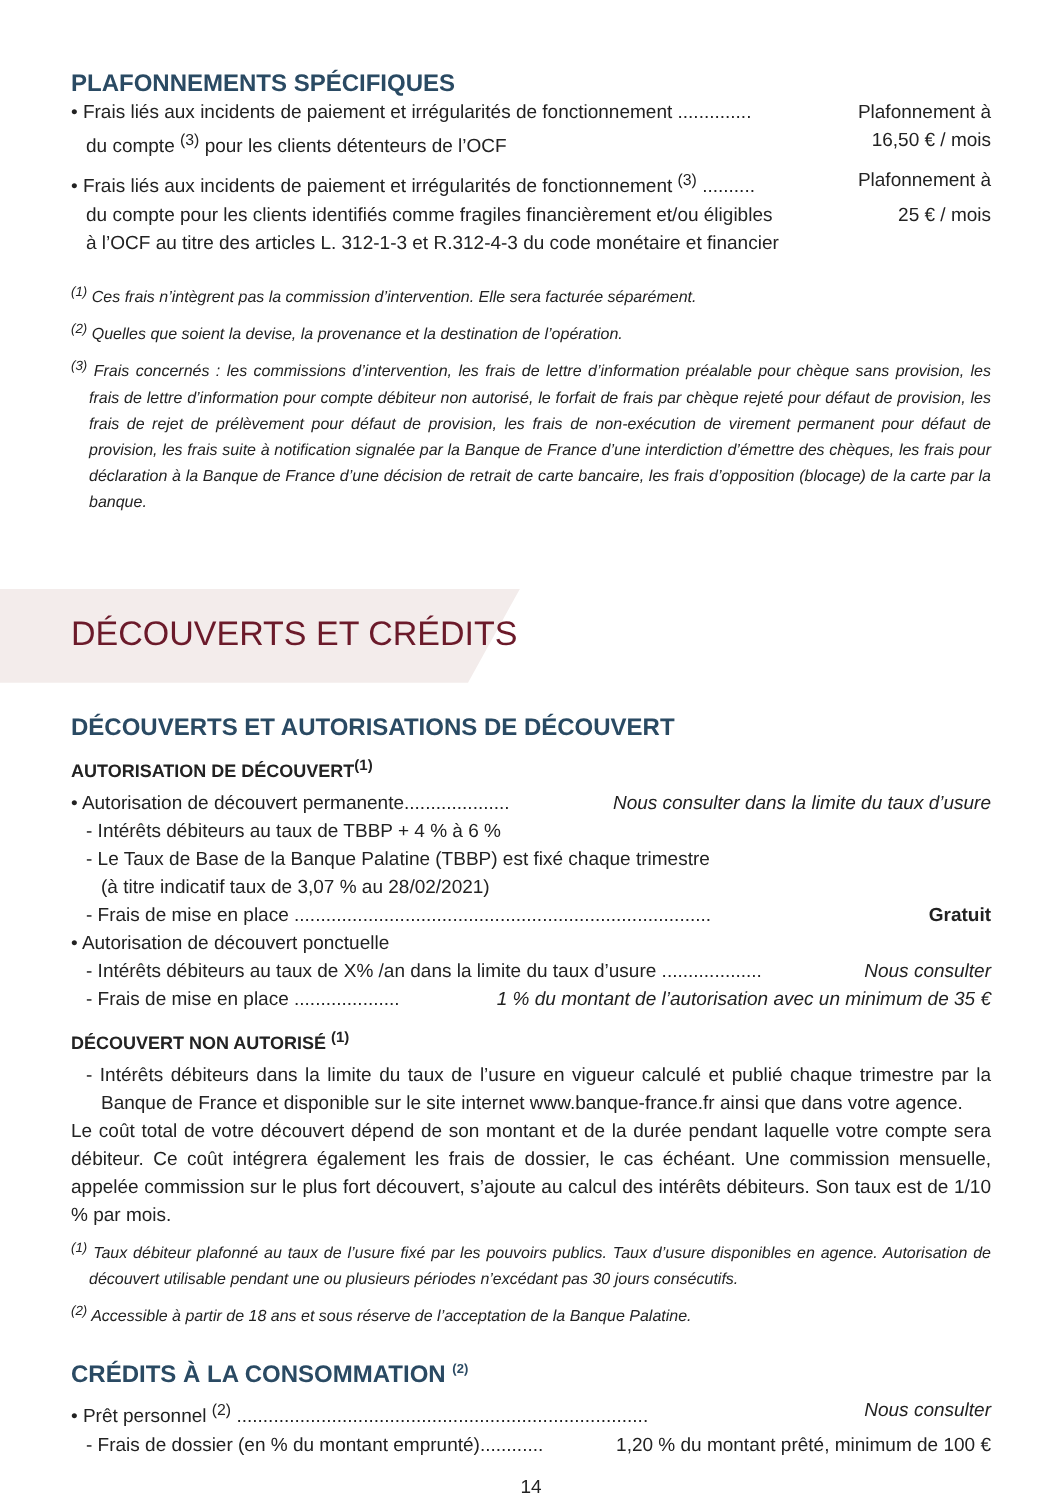PLAFONNEMENTS SPÉCIFIQUES
• Frais liés aux incidents de paiement et irrégularités de fonctionnement .............. Plafonnement à
du compte <sup>(3)</sup> pour les clients détenteurs de l’OCF 16,50 € / mois
• Frais liés aux incidents de paiement et irrégularités de fonctionnement <sup>(3)</sup> .......... Plafonnement à
du compte pour les clients identifiés comme fragiles financièrement et/ou éligibles 25 € / mois
à l’OCF au titre des articles L. 312-1-3 et R.312-4-3 du code monétaire et financier
<sup>(1)</sup> Ces frais n’intègrent pas la commission d’intervention. Elle sera facturée séparément.
<sup>(2)</sup> Quelles que soient la devise, la provenance et la destination de l’opération.
<sup>(3)</sup> Frais concernés : les commissions d’intervention, les frais de lettre d’information préalable pour chèque sans provision, les frais de lettre d’information pour compte débiteur non autorisé, le forfait de frais par chèque rejeté pour défaut de provision, les frais de rejet de prélèvement pour défaut de provision, les frais de non-exécution de virement permanent pour défaut de provision, les frais suite à notification signalée par la Banque de France d’une interdiction d’émettre des chèques, les frais pour déclaration à la Banque de France d’une décision de retrait de carte bancaire, les frais d’opposition (blocage) de la carte par la banque.
DÉCOUVERTS ET CRÉDITS
DÉCOUVERTS ET AUTORISATIONS DE DÉCOUVERT
AUTORISATION DE DÉCOUVERT<sup>(1)</sup>
• Autorisation de découvert permanente.................... Nous consulter dans la limite du taux d’usure
- Intérêts débiteurs au taux de TBBP + 4 % à 6 %
- Le Taux de Base de la Banque Palatine (TBBP) est fixé chaque trimestre
(à titre indicatif taux de 3,07 % au 28/02/2021)
- Frais de mise en place ............................................................................... Gratuit
• Autorisation de découvert ponctuelle
- Intérêts débiteurs au taux de X% /an dans la limite du taux d’usure ................... Nous consulter
- Frais de mise en place .................... 1 % du montant de l’autorisation avec un minimum de 35 €
DÉCOUVERT NON AUTORISÉ <sup>(1)</sup>
- Intérêts débiteurs dans la limite du taux de l’usure en vigueur calculé et publié chaque trimestre par la Banque de France et disponible sur le site internet www.banque-france.fr ainsi que dans votre agence.
Le coût total de votre découvert dépend de son montant et de la durée pendant laquelle votre compte sera débiteur. Ce coût intégrera également les frais de dossier, le cas échéant. Une commission mensuelle, appelée commission sur le plus fort découvert, s’ajoute au calcul des intérêts débiteurs. Son taux est de 1/10 % par mois.
<sup>(1)</sup> Taux débiteur plafonné au taux de l’usure fixé par les pouvoirs publics. Taux d’usure disponibles en agence. Autorisation de découvert utilisable pendant une ou plusieurs périodes n’excédant pas 30 jours consécutifs.
<sup>(2)</sup> Accessible à partir de 18 ans et sous réserve de l’acceptation de la Banque Palatine.
CRÉDITS À LA CONSOMMATION <sup>(2)</sup>
• Prêt personnel <sup>(2)</sup> .............................................................................. Nous consulter
- Frais de dossier (en % du montant emprunté)............ 1,20 % du montant prêté, minimum de 100 €
14